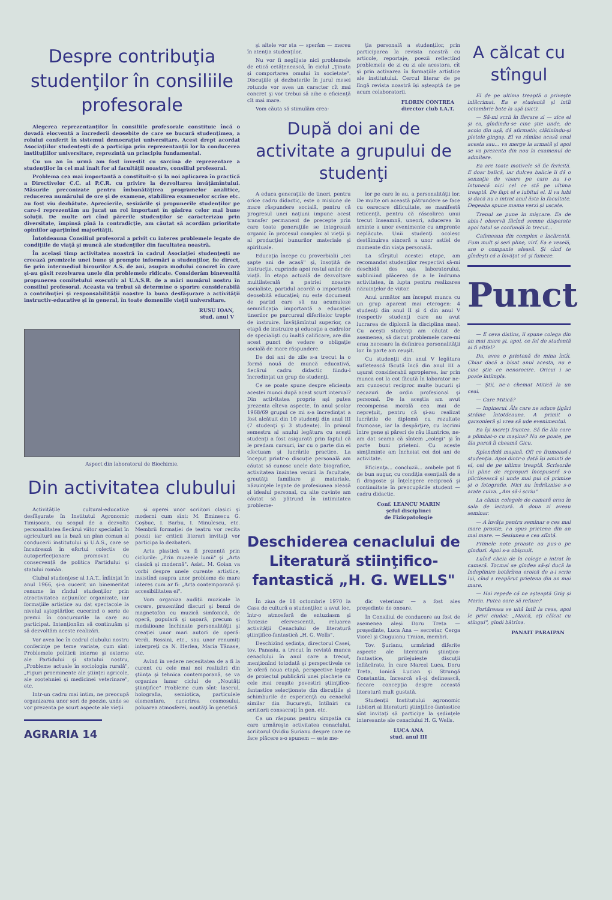Despre contribuţia studenţilor în consiliile profesorale
Alegerea reprezentanţilor în consiliile profesorale constituie încă o dovadă elocventă a încrederii deosebite de care se bucură studenţimea, a rolului conferit în sistemul democraţiei universitare. Acest drept acordat Asociaţiilor studenţeşti de a participa prin reprezentanţii lor la conducerea instituţiilor universitare, reprezintă un principiu fundamental.
Cu un an în urmă am fost investit cu sarcina de reprezentare a studenţilor în cel mai înalt for al facultăţii noastre, consiliul profesoral.
Problema cea mai importantă a constituit-o şi la noi aplicarea în practică a Directivelor C.C. al P.C.R. cu privire la dezvoltarea învăţămîntului. Măsurile preconizate pentru îmbunătăţirea programelor analitice, reducerea numărului de ore şi de examene, stabilirea examenelor scrise etc. au fost viu dezbătute. Aprecierile, sesizările şi propunerile studenţilor pe care-i reprezentăm au jucat un rol important în găsirea celor mai bune soluţii. De multe ori cînd părerile studenţilor se caracterizau prin diversitate, împinsă pînă la contradicţie, am căutat să acordăm prioritate opiniilor aparţinînd majorităţii.
Întotdeauna Consiliul profesoral a privit cu interes problemele legate de condiţiile de viaţă şi muncă ale studenţilor din facultatea noastră.
În acelaşi timp activitatea noastră în cadrul Asociaţiei studenţeşti ne creează premizele unei bune şi prompte informări a studenţilor, fie direct, fie prin intermediul birourilor A.S. de ani, asupra modului concret în care şi-au găsit rezolvarea unele din problemele ridicate. Considerăm binevenită propunerea comitetului executiv al U.A.S.R. de a mări numărul nostru în consiliul profesoral. Aceasta va trebui să determine o sporire considerabilă a contribuţiei şi responsabilităţii noastre la buna desfăşurare a activităţii instructiv-educative şi în general, în toate domeniile vieţii universitare.
RUSU IOAN,
stud. anul V
Aspect din laboratorul de Biochimie.
Din activitatea clubului
Activităţile cultural-educative desfăşurate în Institutul Agronomic Timişoara, cu scopul de a dezvolta personalitatea fiecărui viitor specialist în agricultură au la bază un plan comun al conducerii institutului şi U.A.S., care se încadrează în efortul colectiv de autoperfecţionare promovat cu consecvenţă de politica Partidului şi statului român.
Clubul studenţesc al I.A.T., înfiinţat în anul 1966, şi-a cucerit un binemeritat renume în rîndul studenţilor prin atractivitatea acţiunilor organizate, iar formaţiile artistice au dat spectacole la nivelul aşteptărilor, cucerind o serie de premii în concursurile la care au participat. Intenţionăm să continuăm şi să dezvoltăm aceste realizări.
Vor avea loc în cadrul clubului nostru conferinţe pe teme variate, cum sînt: Problemele politicii interne şi externe ale Partidului şi statului nostru, „Probleme actuale în sociologia rurală", „Figuri proeminente ale ştiinţei agricole, ale zootehniei şi medicinei veterinare", etc.
Intr-un cadru mai intim, ne preocupă organizarea unor seri de poezie, unde se vor prezenta pe scurt aspecte ale vieţii
şi operei unor scriitori clasici şi moderni cum sînt: M. Eminescu G. Coşbuc, I. Barbu, I. Minulescu, etc. Membrii formaţiei de teatru vor recita poezii iar criticii literari invitaţi vor participa la dezbateri.
Arta plastică va fi prezentă prin ciclurile: „Prin muzeele lumii" şi „Arta clasică şi modernă". Asist. M. Goian va vorbi despre unele curente artistice, insistînd asupra unor probleme de mare interes cum ar fi: „Arta contemporană şi accesibilitatea ei".
Vom organiza audiţii muzicale la cerere, prezentînd discuri şi benzi de magnetofon cu muzică simfonică, de operă, populară şi uşoară, precum şi medalioane închinate personalităţii şi creaţiei unor mari autori de operă: Verdi, Rossini, etc., sau unor renumiţi interpreţi ca N. Herlea, Maria Tănase, etc.
Avînd în vedere necesitatea de a fi la curent cu cele mai noi realizări din ştiinţa şi tehnica contemporană, se va organiza lunar ciclul de „Noutăţi ştiinţifice" Probleme cum sînt: laserul, holografia, semiotica, particulele elementare, cucerirea cosmosului, poluarea atmosferei, noutăţi în genetică
AGRARIA 14
şi altele vor sta — sperăm — mereu în atenţia studenţilor.
Nu vor fi neglijate nici problemele de etică cetăţenească, în ciclul „Ţinuta şi comportarea omului în societate". Discuţiile şi dezbaterile în jurul mesei rotunde vor avea un caracter cît mai concret şi vor trebui să aibe o eficienţă cît mai mare.
Vom căuta să stimulăm crea-
ţia personală a studenţilor, prin participarea la revista noastră cu articole, reportaje, poezii reflectînd problemele de zi cu zi ale acestora, cît şi prin activarea în formaţiile artistice ale institutului. Cercul literar de pe lîngă revista noastră îşi aşteaptă de pe acum colaboratorii.
FLORIN CONTREA
director club I.A.T.
După doi ani de activitate a grupului de studenţi
A educa generaţiile de tineri, pentru orice cadru didactic, este o misiune de mare răspundere socială, pentru că progresul unei naţiuni impune acest transfer permanent de precepte prin care toate generaţiile se integrează organic în procesul complex al vieţii şi al producţiei bunurilor materiale şi spirituale.
Educaţia începe cu proverbialii „cei şapte ani de acasă" şi, însoţită de instrucţie, cuprinde apoi restul anilor de viaţă. În etapa actuală de dezvoltare multilaterală a patriei noastre socialiste, partidul acordă o importanţă deosebită educaţiei; nu este document de partid care să nu acumuleze semnificaţia importantă a educaţiei tinerilor pe parcursul diferitelor trepte de instruire. Învăţămîntul superior, ca etapă de instruire şi educaţie a cadrelor de specialişti cu înaltă calificare, are din acest punct de vedere o obligaţie socială de mare răspundere.
De doi ani de zile s-a trecut la o formă nouă de muncă educativă, fiecărui cadru didactic fiindu-i încredinţat un grup de studenţi.
Ce se poate spune despre eficienţa acestei munci după acest scurt interval? Din activitatea proprie aşi putea prezenta cîteva aspecte. În anul şcolar 1968/69 grupul ce mi s-a încredinţat a fost alcătuit din 10 studenţi din anul III (7 studenţi şi 3 studente). În primul semestru al anului legătura cu aceşti studenţi a fost asigurată prin faptul că le predam cursuri, iar cu o parte din ei efectuam şi lucrările practice. La început printr-o discuţie personală am căutat să cunosc unele date biografice, activitatea înaintea venirii la facultate, greutăţi familiare şi materiale, năzuinţele legate de profesiunea aleasă şi idealul personal, cu alte cuvinte am căutat să pătrund în intimitatea probleme-
lor pe care le au, a personalităţii lor. De multe ori această pătrundere se face cu oarecare dificultate, se manifestă reticenţă, pentru că răscolirea unui trecut înseamnă, uneori, aducerea în aminte a unor evenimente cu amprente neplăcute. Unii studenţi ocolesc destăinuirea sinceră a unor astfel de momente din viaţa personală.
La sfîrşitul acestei etape, am recomandat studenţilor respectivi să-mi deschidă des uşa laboratorului, subliniind plăcerea de a le îndruma activitatea, în lupta pentru realizarea năzuinţelor de viitor.
Anul următor am început munca cu un grup aparent mai eterogen: 4 studenţi din anul II şi 4 din anul V (respectiv studenţi care au avut lucrarea de diplomă la disciplina mea). Cu aceşti studenţi am căutat de asemenea, să discut problemele care-mi erau necesare la definirea personalităţii lor. În parte am reuşit.
Cu studenţii din anul V legătura sufletească făcută încă din anul III a uşurat considerabil apropierea, iar prin munca cot la cot făcută în laborator ne-am cunoscut reciproc multe bucurii şi necazuri de ordin profesional şi personal. De la aceştia am avut recompensa morală cea mai de nepreţuit, pentru că şi-au realizat lucrările de diplomă cu rezultate frumoase, iar la despărţire, cu lacrimi între gene şi păreri de rău lăuntrice, ne-am dat seama că sîntem „colegi" şi în parte buni prieteni. Cu aceste simţăminte am încheiat cei doi ani de activitate.
Eficienţa... concluzii... ambele pot fi de bun augur, cu condiţia esenţială de a fi dragoste şi înţelegere reciprocă şi continuitate în preocupările student — cadru didactic.
Conf. LEANCU MARIN
şeful disciplinei
de Fiziopatologie
Deschiderea cenaclului de Literatură stiinţifico-fantastică „H. G. WELLS"
În ziua de 18 octombrie 1970 la Casa de cultură a studenţilor, a avut loc, într-o atmosferă de entuziasm şi fantezie efervescentă, reluarea activităţii Cenaclului de literatură ştiinţifico-fantastică „H. G. Wells".
Deschizînd şedinţa, directorul Casei, tov. Panasiu, a trecut în revistă munca cenaclului în anul care a trecut, menţionînd totodată şi perspectivele ce le oferă noua etapă, perspective legate de proiectul publicării unei plachete cu cele mai reuşite povestiri ştiinţifico-fantastice selecţionate din discuţiile şi schimburile de experienţă cu cenaclul similar din Bucureşti, întîlniri cu scriitorii consacraţi în gen. etc.
Ca un răspuns pentru simpatia cu care urmăreşte activitatea cenaclului, scriitorul Ovidiu Surianu despre care ne face plăcere s-o spunem — este me-
dic veterinar — a fost ales preşedinte de onoare.
În Consiliul de conducere au fost de asemenea aleşi Doru Treta — preşedinte, Luca Ana — secretar, Cerga Viorel şi Ciuguianu Traian, membri.
Tov. Şurianu, urmărind diferite aspecte ale literaturii ştiinţico-fantastice, prilejuieşte discuţii înflăcărate, în care Marcel Luca, Doru Treta, Ionică Lucian şi Strungă Constantin, încearcă să-şi definească, fiecare concepţia despre această literatură mult gustată.
Studenţii Institutului agronomic iubitori ai literaturii ştiinţifico-fantastice sînt invitaţi să participe la şedinţele interesante ale cenaclului H. G. Wells.
LUCA ANA
stud. anul III
A călcat cu stîngul
El de pe ultima treaptă o priveşte inlăcrimat. Ea e studentă şi intîi octombrie bate la uşă (sic!).
— Să-mi scrii în fiecare zi — zice el şi ea, gîndindu-se cine ştie unde, de acolo din uşă, dă afirmativ, clătinîndu-şi pletele gingaş. El va rămîne acasă anul acesta sau... va merge la armată şi apoi se va prezenta din nou la examenul de admitere.
Ea are toate motivele să fie fericită. E doar balică, iar dulcea balicie îi dă o senzaţie de visare pe care nu i-o întunecă nici cel ce stă pe ultima treaptă. De fapt el e iubitul ei. Il va iubi şi dacă nu a intrat anul ăsta la facultate. Degeaba spune mama verzi şi uscate.
Trenul se pune în mişcare. Ea de abia-l observă făcînd semne disperate apoi totul se confundă în trecut...
Cafeneaua din complex e încărcată. Fum mult şi seri pline, virf. Ea e veselă, are o companie aleasă. Şi cînd te gîndeşti că a învăţat să şi fumeze.
Punct
— E ceva distins, îi spune colega din an mai mare şi, apoi, ce fel de studentă ai fi altfel?
Da, avea o prietenă de mina întîi. Chiar dacă a bisat anul acesta, nu e cine ştie ce nenorocire. Oricui i se poate întîmpla.
— Ştii, ne-a chemat Mitică la un ceai.
— Care Mitică?
— Inginerul. Ăla care ne aduce ţigări străine întotdeauna. A primit o garsonieră şi vrea să ude evenimentul.
Ea îşi increţi fruntea. Să fie ăla care a plimbat-o cu maşina? Nu se poate, pe ăla parcă îl cheamă Gicu.
Splendidă maşină. Of! ce frumoasă-i studenţia. Apoi dintr-o dată îşi aminti de el, cel de pe ultima treaptă. Scrisorile lui pline de reproşuri începuseră s-o plictisească şi unde mai pui că primise şi o fotografie. Nici nu îndrăznise s-o arate cuiva. „Am să-i scriu"
La cămin colegele de cameră erau în sala de lectură. A doua zi aveau seminar.
— A învăţa pentru seminar e cea mai mare prostie, i-a spus prietena din an mai mare. — Sesiunea e cea sfîntă.
Primele note proaste au pus-o pe gînduri. Apoi s-a obişnuit.
Luînd cheia de la colege a intrat în cameră. Tocmai se gîndea să-şi ducă la îndeplinire hotărîrea eroică de a-i scrie lui, cînd a reapărut prietena din an mai mare.
— Hai repede că ne aşteaptă Grig şi Marin. Putea oare să refuze?
Portăreasa se uită întîi la ceas, apoi le privi ciudat: „Maică, aţi călcat cu stîngul", gîndi bătrîna.
PANAIT PARAIPAN